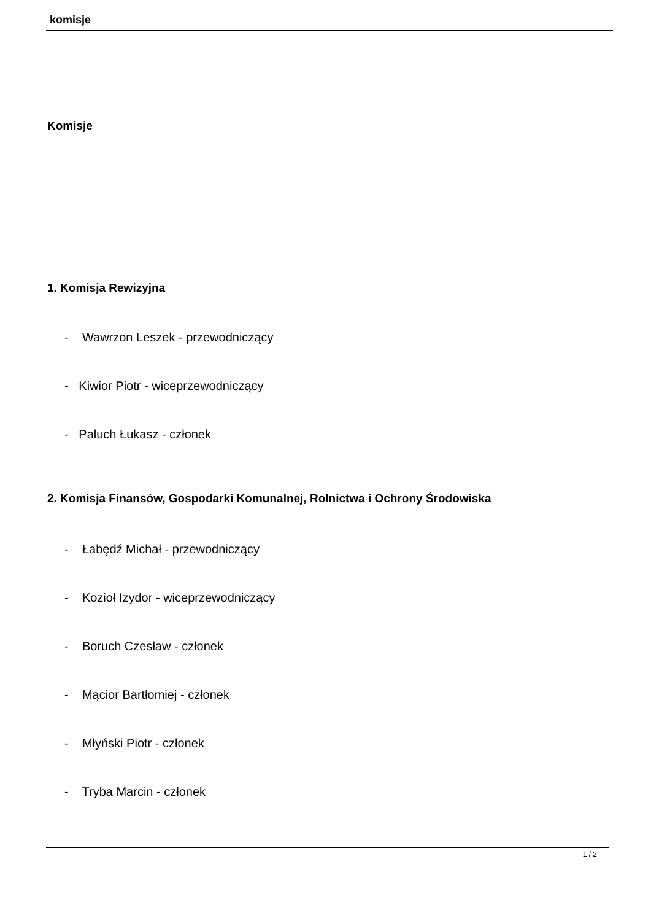komisje
Komisje
1. Komisja Rewizyjna
- Wawrzon Leszek - przewodniczący
- Kiwior Piotr - wiceprzewodniczący
- Paluch Łukasz - członek
2. Komisja Finansów, Gospodarki Komunalnej, Rolnictwa i Ochrony Środowiska
- Łabędź Michał - przewodniczący
- Kozioł Izydor - wiceprzewodniczący
- Boruch Czesław - członek
- Mącior Bartłomiej - członek
- Młyński Piotr - członek
- Tryba Marcin - członek
1 / 2